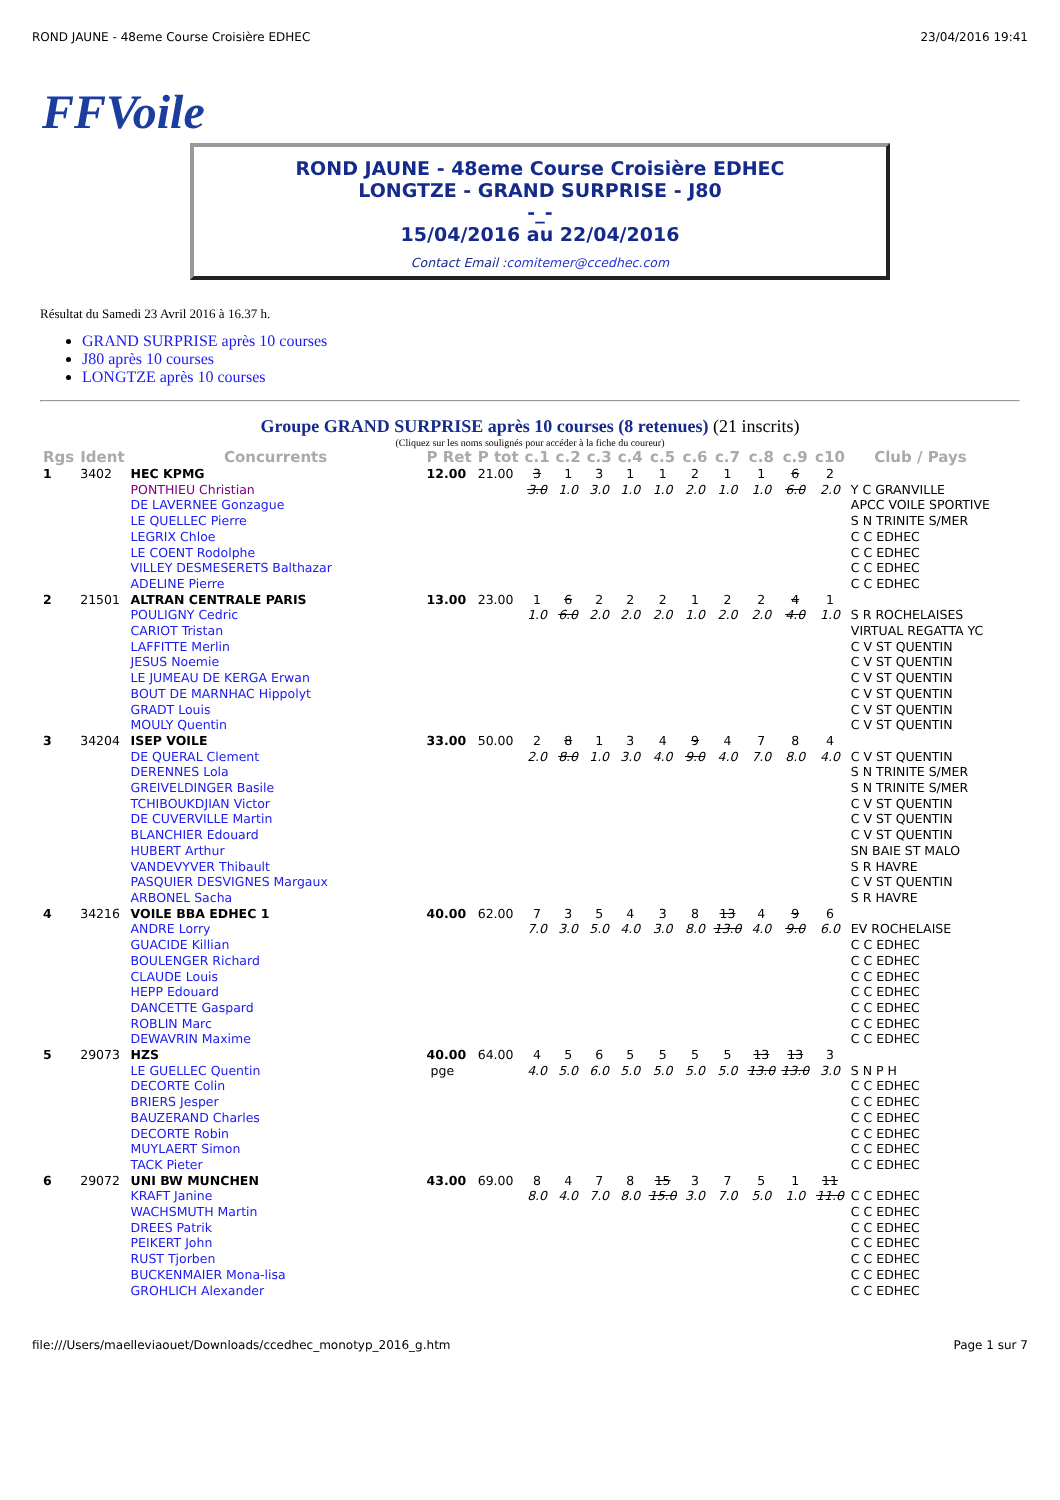ROND JAUNE - 48eme Course Croisière EDHEC 23/04/2016 19:41
FFVoile
ROND JAUNE - 48eme Course Croisière EDHEC
LONGTZE - GRAND SURPRISE - J80
-_-
15/04/2016 au 22/04/2016
Contact Email :comitemer@ccedhec.com
Résultat du Samedi 23 Avril 2016 à 16.37 h.
GRAND SURPRISE après 10 courses
J80 après 10 courses
LONGTZE après 10 courses
Groupe GRAND SURPRISE après 10 courses (8 retenues) (21 inscrits)
(Cliquez sur les noms soulignés pour accéder à la fiche du coureur)
| Rgs | Ident | Concurrents | P Ret | P tot | c.1 | c.2 | c.3 | c.4 | c.5 | c.6 | c.7 | c.8 | c.9 | c10 | Club / Pays |
| --- | --- | --- | --- | --- | --- | --- | --- | --- | --- | --- | --- | --- | --- | --- | --- |
| 1 | 3402 | HEC KPMG PONTHIEU Christian DE LAVERNEE Gonzague LE QUELLEC Pierre LEGRIX Chloe LE COENT Rodolphe VILLEY DESMESERETS Balthazar ADELINE Pierre | 12.00 | 21.00 | 3 3.0 | 1 1.0 | 3 3.0 | 1 1.0 | 1 1.0 | 2 2.0 | 1 1.0 | 1 1.0 | 6 6.0 | 2 2.0 | Y C GRANVILLE APCC VOILE SPORTIVE S N TRINITE S/MER C C EDHEC C C EDHEC C C EDHEC C C EDHEC |
| 2 | 21501 | ALTRAN CENTRALE PARIS POULIGNY Cedric CARIOT Tristan LAFFITTE Merlin JESUS Noemie LE JUMEAU DE KERGA Erwan BOUT DE MARNHAC Hippolyt GRADT Louis MOULY Quentin | 13.00 | 23.00 | 1 1.0 | 6 6.0 | 2 2.0 | 2 2.0 | 2 2.0 | 1 1.0 | 2 2.0 | 2 2.0 | 4 4.0 | 1 1.0 | S R ROCHELAISES VIRTUAL REGATTA YC C V ST QUENTIN C V ST QUENTIN C V ST QUENTIN C V ST QUENTIN C V ST QUENTIN C V ST QUENTIN |
| 3 | 34204 | ISEP VOILE DE QUERAL Clement DERENNES Lola GREIVELDINGER Basile TCHIBOUKDJIAN Victor DE CUVERVILLE Martin BLANCHIER Edouard HUBERT Arthur VANDEVYVER Thibault PASQUIER DESVIGNES Margaux ARBONEL Sacha | 33.00 | 50.00 | 2 2.0 | 8 8.0 | 1 1.0 | 3 3.0 | 4 4.0 | 9 9.0 | 4 4.0 | 7 7.0 | 8 8.0 | 4 4.0 | C V ST QUENTIN S N TRINITE S/MER S N TRINITE S/MER C V ST QUENTIN C V ST QUENTIN C V ST QUENTIN SN BAIE ST MALO S R HAVRE C V ST QUENTIN S R HAVRE |
| 4 | 34216 | VOILE BBA EDHEC 1 ANDRE Lorry GUACIDE Killian BOULENGER Richard CLAUDE Louis HEPP Edouard DANCETTE Gaspard ROBLIN Marc DEWAVRIN Maxime | 40.00 | 62.00 | 7 7.0 | 3 3.0 | 5 5.0 | 4 4.0 | 3 3.0 | 8 8.0 | 13 13.0 | 4 4.0 | 9 9.0 | 6 6.0 | EV ROCHELAISE C C EDHEC C C EDHEC C C EDHEC C C EDHEC C C EDHEC C C EDHEC C C EDHEC |
| 5 | 29073 | HZS LE GUELLEC Quentin DECORTE Colin BRIERS Jesper BAUZERAND Charles DECORTE Robin MUYLAERT Simon TACK Pieter | 40.00 pge | 64.00 | 4 4.0 | 5 5.0 | 6 6.0 | 5 5.0 | 5 5.0 | 5 5.0 | 5 5.0 | 13 13.0 | 13 13.0 | 3 3.0 | S N P H C C EDHEC C C EDHEC C C EDHEC C C EDHEC C C EDHEC C C EDHEC |
| 6 | 29072 | UNI BW MUNCHEN KRAFT Janine WACHSMUTH Martin DREES Patrik PEIKERT John RUST Tjorben BUCKENMAIER Mona-lisa GROHLICH Alexander | 43.00 | 69.00 | 8 8.0 | 4 4.0 | 7 7.0 | 8 8.0 | 15 15.0 | 3 3.0 | 7 7.0 | 5 5.0 | 1 1.0 | 11 11.0 | C C EDHEC C C EDHEC C C EDHEC C C EDHEC C C EDHEC C C EDHEC C C EDHEC |
file:///Users/maelleviaouet/Downloads/ccedhec_monotyp_2016_g.htm Page 1 sur 7